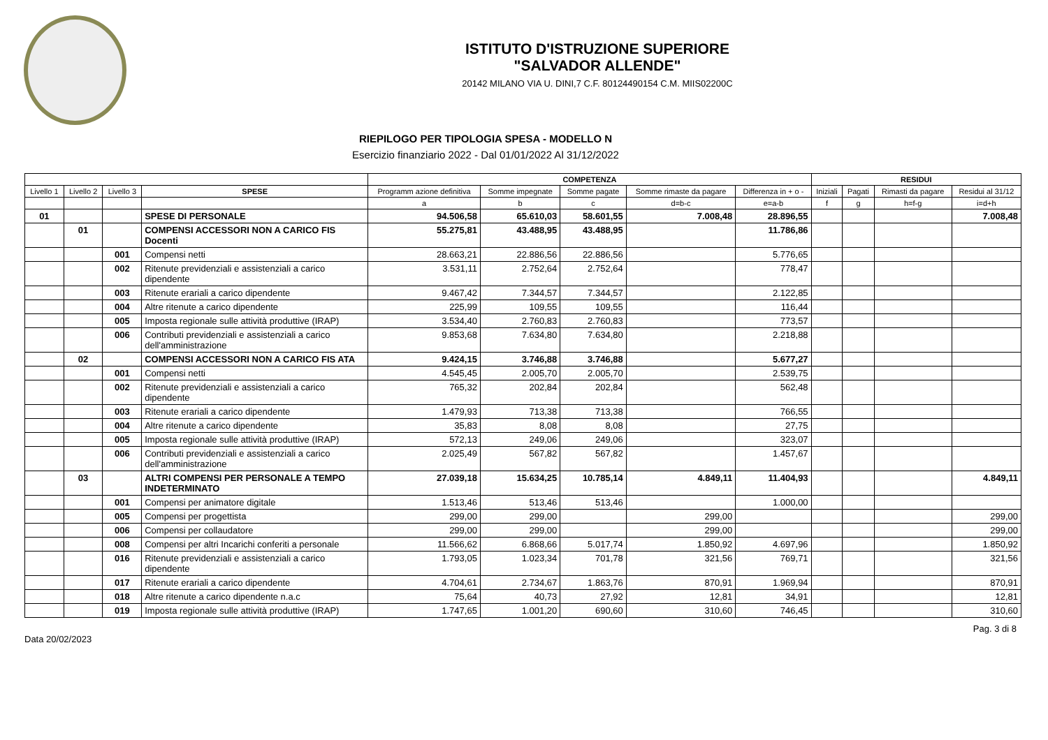ISTITUTO D'ISTRUZIONE SUPERIORE
"SALVADOR ALLENDE"
20142 MILANO VIA U. DINI,7 C.F. 80124490154 C.M. MIIS02200C
RIEPILOGO PER TIPOLOGIA SPESA - MODELLO N
Esercizio finanziario 2022 - Dal 01/01/2022 Al 31/12/2022
| | | | | COMPETENZA | | | | | RESIDUI | | | |
| --- | --- | --- | --- | --- | --- | --- | --- | --- | --- | --- | --- | --- |
| Livello 1 | Livello 2 | Livello 3 | SPESE | Programm azione definitiva | Somme impegnate | Somme pagate | Somme rimaste da pagare | Differenza in + o - | Iniziali | Pagati | Rimasti da pagare | Residui al 31/12 |
| | | | | a | b | c | d=b-c | e=a-b | f | g | h=f-g | i=d+h |
| 01 | | | SPESE DI PERSONALE | 94.506,58 | 65.610,03 | 58.601,55 | 7.008,48 | 28.896,55 | | | | 7.008,48 |
| | 01 | | COMPENSI ACCESSORI NON A CARICO FIS Docenti | 55.275,81 | 43.488,95 | 43.488,95 | | 11.786,86 | | | | |
| | | 001 | Compensi netti | 28.663,21 | 22.886,56 | 22.886,56 | | 5.776,65 | | | | |
| | | 002 | Ritenute previdenziali e assistenziali a carico dipendente | 3.531,11 | 2.752,64 | 2.752,64 | | 778,47 | | | | |
| | | 003 | Ritenute erariali a carico dipendente | 9.467,42 | 7.344,57 | 7.344,57 | | 2.122,85 | | | | |
| | | 004 | Altre ritenute a carico dipendente | 225,99 | 109,55 | 109,55 | | 116,44 | | | | |
| | | 005 | Imposta regionale sulle attività produttive (IRAP) | 3.534,40 | 2.760,83 | 2.760,83 | | 773,57 | | | | |
| | | 006 | Contributi previdenziali e assistenziali a carico dell'amministrazione | 9.853,68 | 7.634,80 | 7.634,80 | | 2.218,88 | | | | |
| | 02 | | COMPENSI ACCESSORI NON A CARICO FIS ATA | 9.424,15 | 3.746,88 | 3.746,88 | | 5.677,27 | | | | |
| | | 001 | Compensi netti | 4.545,45 | 2.005,70 | 2.005,70 | | 2.539,75 | | | | |
| | | 002 | Ritenute previdenziali e assistenziali a carico dipendente | 765,32 | 202,84 | 202,84 | | 562,48 | | | | |
| | | 003 | Ritenute erariali a carico dipendente | 1.479,93 | 713,38 | 713,38 | | 766,55 | | | | |
| | | 004 | Altre ritenute a carico dipendente | 35,83 | 8,08 | 8,08 | | 27,75 | | | | |
| | | 005 | Imposta regionale sulle attività produttive (IRAP) | 572,13 | 249,06 | 249,06 | | 323,07 | | | | |
| | | 006 | Contributi previdenziali e assistenziali a carico dell'amministrazione | 2.025,49 | 567,82 | 567,82 | | 1.457,67 | | | | |
| | 03 | | ALTRI COMPENSI PER PERSONALE A TEMPO INDETERMINATO | 27.039,18 | 15.634,25 | 10.785,14 | 4.849,11 | 11.404,93 | | | | 4.849,11 |
| | | 001 | Compensi per animatore digitale | 1.513,46 | 513,46 | 513,46 | | 1.000,00 | | | | |
| | | 005 | Compensi per progettista | 299,00 | 299,00 | | 299,00 | | | | | 299,00 |
| | | 006 | Compensi per collaudatore | 299,00 | 299,00 | | 299,00 | | | | | 299,00 |
| | | 008 | Compensi per altri Incarichi conferiti a personale | 11.566,62 | 6.868,66 | 5.017,74 | 1.850,92 | 4.697,96 | | | | 1.850,92 |
| | | 016 | Ritenute previdenziali e assistenziali a carico dipendente | 1.793,05 | 1.023,34 | 701,78 | 321,56 | 769,71 | | | | 321,56 |
| | | 017 | Ritenute erariali a carico dipendente | 4.704,61 | 2.734,67 | 1.863,76 | 870,91 | 1.969,94 | | | | 870,91 |
| | | 018 | Altre ritenute a carico dipendente n.a.c | 75,64 | 40,73 | 27,92 | 12,81 | 34,91 | | | | 12,81 |
| | | 019 | Imposta regionale sulle attività produttive (IRAP) | 1.747,65 | 1.001,20 | 690,60 | 310,60 | 746,45 | | | | 310,60 |
Pag. 3 di 8
Data 20/02/2023